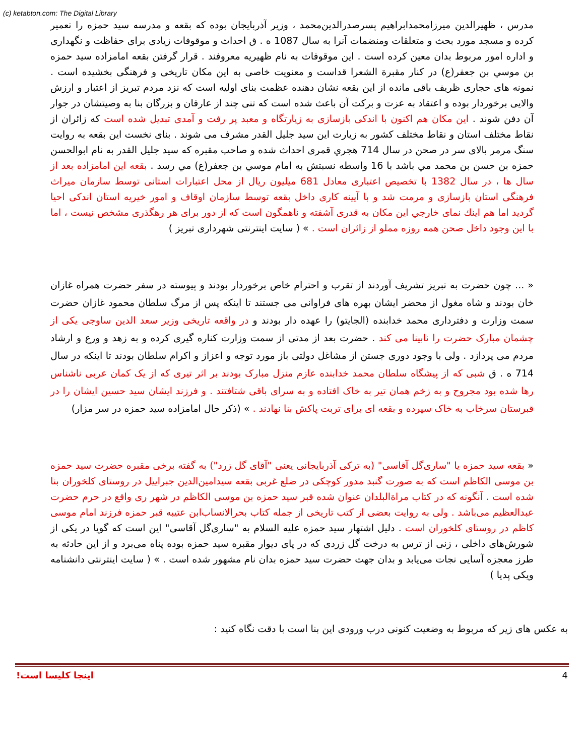(c) ketabton.com: The Digital Library
مدرس ، ظهيرالدين ميرزامحمدابراهيم پسرصدرالدين‌محمد ، وزير آذربايجان بوده كه بقعه و مدرسه سيد حمزه را تعمير كرده و مسجد مورد بحث و متعلقات ومنضمات آنرا به سال 1087 ه . ق احداث و موقوفات زيادی برای حفاظت و نگهداری و اداره امور مربوط بدان معين كرده است . اين موقوفات به نام ظهيريه معروفند . قرار گرفتن بقعه امامزاده سيد حمزه بن موسي بن جعفر(ع) در كنار مقبرة الشعرا قداست و معنويت خاصی به اين مكان تاريخی و فرهنگی بخشيده است . نمونه های حجاری ظريف باقی مانده از اين بقعه نشان دهنده عظمت بنای اوليه است كه نزد مردم تبريز از اعتبار و ارزش والايی برخوردار بوده و اعتقاد به عزت و بركت آن باعث شده است كه تنی چند از عارفان و بزرگان بنا به وصيتشان در جوار آن دفن شوند . اين مكان هم اكنون با اندكی بازسازی به زيارتگاه و معبد پر رفت و آمدی تبديل شده است كه زائران از نقاط مختلف استان و نقاط مختلف كشور به زيارت اين سيد جليل القدر مشرف می شوند . بنای نخست اين بقعه به روايت سنگ مرمر بالای سر در صحن در سال 714 هجري قمری احداث شده و صاحب مقبره كه سيد جليل القدر به نام ابوالحسن حمزه بن حسن بن محمد مي باشد با 16 واسطه نسبتش به امام موسي بن جعفر(ع) مي رسد . بقعه اين امامزاده بعد از سال ها ، در سال 1382 با تخصيص اعتباری معادل 681 ميليون ريال از محل اعتبارات استانی توسط سازمان ميراث فرهنگی استان بازسازی و مرمت شد و با آيينه كاری داخل بقعه توسط سازمان اوقاف و امور خيريه استان اندكی احيا گرديد اما هم اينك نمای خارجي اين مكان به قدری آشفته و ناهمگون است كه از دور برای هر رهگذری مشخص نيست ، اما با اين وجود داخل صحن همه روزه مملو از زائران است . » ( سايت اينترنتی شهرداری تبريز )
« ... چون حضرت به تبريز تشريف آوردند از تقرب و احترام خاص برخوردار بودند و پيوسته در سفر حضرت همراه غازان خان بودند و شاه مغول از محضر ايشان بهره های فراوانی می جستند تا اينكه پس از مرگ سلطان محمود غازان حضرت سمت وزارت و دفترداری محمد خدابنده (الجايتو) را عهده دار بودند و در واقعه تاريخی وزير سعد الدين ساوجی يكی از چشمان مبارک حضرت را نابينا می كند . حضرت بعد از مدتی از سمت وزارت كناره گيری كرده و به زهد و ورع و ارشاد مردم می پردازد . ولی با وجود دوری جستن از مشاغل دولتی باز مورد توجه و اعزاز و اكرام سلطان بودند تا اينكه در سال 714 ه . ق شبی كه از پيشگاه سلطان محمد خدابنده عازم منزل مبارک بودند بر اثر تيری كه از يک كمان عربی ناشناس رها شده بود مجروح و به زخم همان تير به خاک افتاده و به سرای باقی شتافتند . و فرزند ايشان سيد حسين ايشان را در قبرستان سرخاب به خاک سپرده و بقعه ای برای تربت پاكش بنا نهادند . » (ذكر حال امامزاده سيد حمزه در سر مزار)
« بقعه سيد حمزه يا "ساری‌گل آقاسی" (به تركی آذربايجانی يعنی "آقای گل زرد") به گفته برخی مقبره حضرت سيد حمزه بن موسی الكاظم است كه به صورت گنبد مدور كوچكی در ضلع غربی بقعه سيدامين‌الدين جبراييل در روستای كلخوران بنا شده است . آنگونه كه در كتاب مراةالبلدان عنوان شده قبر سيد حمزه بن موسی الكاظم در شهر ری واقع در حرم حضرت عبدالعظيم می‌باشد . ولی به روايت بعضی از كتب تاريخی از جمله كتاب بحرالانساب‌ابن عتيبه قبر حمزه فرزند امام موسی كاظم در روستای كلخوران است . دليل اشتهار سيد حمزه عليه السلام به "ساری‌گل آقاسی" اين است كه گويا در يكی از شورش‌های داخلی ، زنی از ترس به درخت گل زردی كه در پای ديوار مقبره سيد حمزه بوده پناه می‌برد و از اين حادثه به طرز معجزه آسايی نجات می‌يابد و بدان جهت حضرت سيد حمزه بدان نام مشهور شده است . » ( سايت اينترنتی دانشنامه ويكی پديا )
به عكس های زير كه مربوط به وضعيت كنونی درب ورودی اين بنا است با دقت نگاه كنيد :
اينجا كليسا است! 4